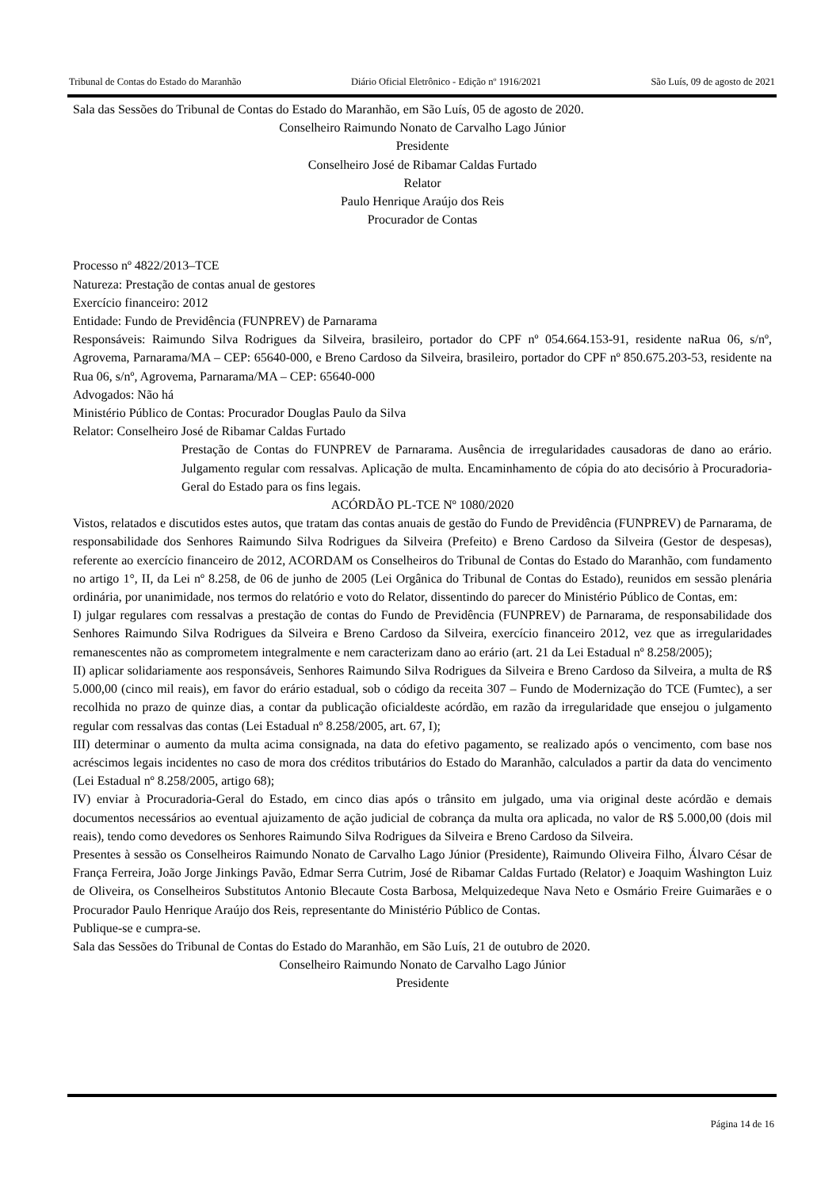Tribunal de Contas do Estado do Maranhão Diário Oficial Eletrônico - Edição nº 1916/2021 São Luís, 09 de agosto de 2021
Sala das Sessões do Tribunal de Contas do Estado do Maranhão, em São Luís, 05 de agosto de 2020.
Conselheiro Raimundo Nonato de Carvalho Lago Júnior
Presidente
Conselheiro José de Ribamar Caldas Furtado
Relator
Paulo Henrique Araújo dos Reis
Procurador de Contas
Processo nº 4822/2013–TCE
Natureza: Prestação de contas anual de gestores
Exercício financeiro: 2012
Entidade: Fundo de Previdência (FUNPREV) de Parnarama
Responsáveis: Raimundo Silva Rodrigues da Silveira, brasileiro, portador do CPF nº 054.664.153-91, residente naRua 06, s/nº, Agrovema, Parnarama/MA – CEP: 65640-000, e Breno Cardoso da Silveira, brasileiro, portador do CPF nº 850.675.203-53, residente na Rua 06, s/nº, Agrovema, Parnarama/MA – CEP: 65640-000
Advogados: Não há
Ministério Público de Contas: Procurador Douglas Paulo da Silva
Relator: Conselheiro José de Ribamar Caldas Furtado
Prestação de Contas do FUNPREV de Parnarama. Ausência de irregularidades causadoras de dano ao erário. Julgamento regular com ressalvas. Aplicação de multa. Encaminhamento de cópia do ato decisório à Procuradoria-Geral do Estado para os fins legais.
ACÓRDÃO PL-TCE Nº 1080/2020
Vistos, relatados e discutidos estes autos, que tratam das contas anuais de gestão do Fundo de Previdência (FUNPREV) de Parnarama, de responsabilidade dos Senhores Raimundo Silva Rodrigues da Silveira (Prefeito) e Breno Cardoso da Silveira (Gestor de despesas), referente ao exercício financeiro de 2012, ACORDAM os Conselheiros do Tribunal de Contas do Estado do Maranhão, com fundamento no artigo 1°, II, da Lei nº 8.258, de 06 de junho de 2005 (Lei Orgânica do Tribunal de Contas do Estado), reunidos em sessão plenária ordinária, por unanimidade, nos termos do relatório e voto do Relator, dissentindo do parecer do Ministério Público de Contas, em:
I) julgar regulares com ressalvas a prestação de contas do Fundo de Previdência (FUNPREV) de Parnarama, de responsabilidade dos Senhores Raimundo Silva Rodrigues da Silveira e Breno Cardoso da Silveira, exercício financeiro 2012, vez que as irregularidades remanescentes não as comprometem integralmente e nem caracterizam dano ao erário (art. 21 da Lei Estadual nº 8.258/2005);
II) aplicar solidariamente aos responsáveis, Senhores Raimundo Silva Rodrigues da Silveira e Breno Cardoso da Silveira, a multa de R$ 5.000,00 (cinco mil reais), em favor do erário estadual, sob o código da receita 307 – Fundo de Modernização do TCE (Fumtec), a ser recolhida no prazo de quinze dias, a contar da publicação oficialdeste acórdão, em razão da irregularidade que ensejou o julgamento regular com ressalvas das contas (Lei Estadual nº 8.258/2005, art. 67, I);
III) determinar o aumento da multa acima consignada, na data do efetivo pagamento, se realizado após o vencimento, com base nos acréscimos legais incidentes no caso de mora dos créditos tributários do Estado do Maranhão, calculados a partir da data do vencimento (Lei Estadual nº 8.258/2005, artigo 68);
IV) enviar à Procuradoria-Geral do Estado, em cinco dias após o trânsito em julgado, uma via original deste acórdão e demais documentos necessários ao eventual ajuizamento de ação judicial de cobrança da multa ora aplicada, no valor de R$ 5.000,00 (dois mil reais), tendo como devedores os Senhores Raimundo Silva Rodrigues da Silveira e Breno Cardoso da Silveira.
Presentes à sessão os Conselheiros Raimundo Nonato de Carvalho Lago Júnior (Presidente), Raimundo Oliveira Filho, Álvaro César de França Ferreira, João Jorge Jinkings Pavão, Edmar Serra Cutrim, José de Ribamar Caldas Furtado (Relator) e Joaquim Washington Luiz de Oliveira, os Conselheiros Substitutos Antonio Blecaute Costa Barbosa, Melquizedeque Nava Neto e Osmário Freire Guimarães e o Procurador Paulo Henrique Araújo dos Reis, representante do Ministério Público de Contas.
Publique-se e cumpra-se.
Sala das Sessões do Tribunal de Contas do Estado do Maranhão, em São Luís, 21 de outubro de 2020.
Conselheiro Raimundo Nonato de Carvalho Lago Júnior
Presidente
Página 14 de 16